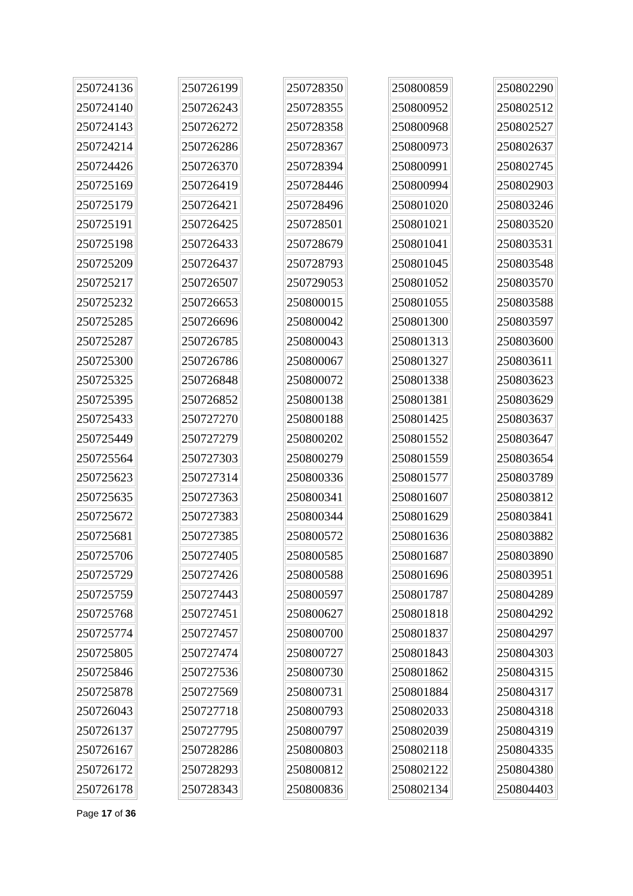| 250724136 |
| 250724140 |
| 250724143 |
| 250724214 |
| 250724426 |
| 250725169 |
| 250725179 |
| 250725191 |
| 250725198 |
| 250725209 |
| 250725217 |
| 250725232 |
| 250725285 |
| 250725287 |
| 250725300 |
| 250725325 |
| 250725395 |
| 250725433 |
| 250725449 |
| 250725564 |
| 250725623 |
| 250725635 |
| 250725672 |
| 250725681 |
| 250725706 |
| 250725729 |
| 250725759 |
| 250725768 |
| 250725774 |
| 250725805 |
| 250725846 |
| 250725878 |
| 250726043 |
| 250726137 |
| 250726167 |
| 250726172 |
| 250726178 |
| 250726199 |
| 250726243 |
| 250726272 |
| 250726286 |
| 250726370 |
| 250726419 |
| 250726421 |
| 250726425 |
| 250726433 |
| 250726437 |
| 250726507 |
| 250726653 |
| 250726696 |
| 250726785 |
| 250726786 |
| 250726848 |
| 250726852 |
| 250727270 |
| 250727279 |
| 250727303 |
| 250727314 |
| 250727363 |
| 250727383 |
| 250727385 |
| 250727405 |
| 250727426 |
| 250727443 |
| 250727451 |
| 250727457 |
| 250727474 |
| 250727536 |
| 250727569 |
| 250727718 |
| 250727795 |
| 250728286 |
| 250728293 |
| 250728343 |
| 250728350 |
| 250728355 |
| 250728358 |
| 250728367 |
| 250728394 |
| 250728446 |
| 250728496 |
| 250728501 |
| 250728679 |
| 250728793 |
| 250729053 |
| 250800015 |
| 250800042 |
| 250800043 |
| 250800067 |
| 250800072 |
| 250800138 |
| 250800188 |
| 250800202 |
| 250800279 |
| 250800336 |
| 250800341 |
| 250800344 |
| 250800572 |
| 250800585 |
| 250800588 |
| 250800597 |
| 250800627 |
| 250800700 |
| 250800727 |
| 250800730 |
| 250800731 |
| 250800793 |
| 250800797 |
| 250800803 |
| 250800812 |
| 250800836 |
| 250800859 |
| 250800952 |
| 250800968 |
| 250800973 |
| 250800991 |
| 250800994 |
| 250801020 |
| 250801021 |
| 250801041 |
| 250801045 |
| 250801052 |
| 250801055 |
| 250801300 |
| 250801313 |
| 250801327 |
| 250801338 |
| 250801381 |
| 250801425 |
| 250801552 |
| 250801559 |
| 250801577 |
| 250801607 |
| 250801629 |
| 250801636 |
| 250801687 |
| 250801696 |
| 250801787 |
| 250801818 |
| 250801837 |
| 250801843 |
| 250801862 |
| 250801884 |
| 250802033 |
| 250802039 |
| 250802118 |
| 250802122 |
| 250802134 |
| 250802290 |
| 250802512 |
| 250802527 |
| 250802637 |
| 250802745 |
| 250802903 |
| 250803246 |
| 250803520 |
| 250803531 |
| 250803548 |
| 250803570 |
| 250803588 |
| 250803597 |
| 250803600 |
| 250803611 |
| 250803623 |
| 250803629 |
| 250803637 |
| 250803647 |
| 250803654 |
| 250803789 |
| 250803812 |
| 250803841 |
| 250803882 |
| 250803890 |
| 250803951 |
| 250804289 |
| 250804292 |
| 250804297 |
| 250804303 |
| 250804315 |
| 250804317 |
| 250804318 |
| 250804319 |
| 250804335 |
| 250804380 |
| 250804403 |
Page 17 of 36